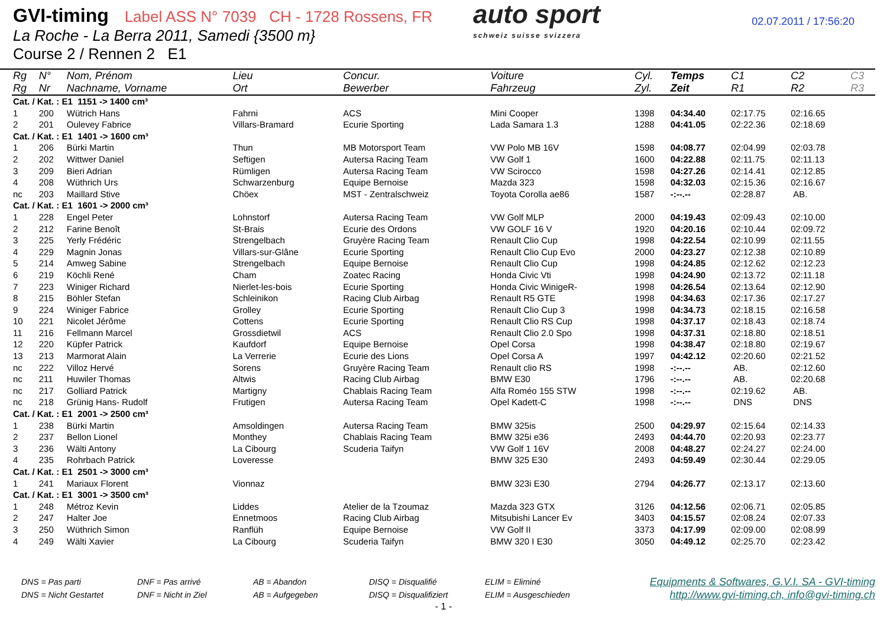GVI-timing Label ASS N° 7039 CH - 1728 Rossens, FR
La Roche - La Berra 2011, Samedi {3500 m}
Course 2 / Rennen 2 E1
auto sport
schweiz suisse svizzera
02.07.2011 / 17:56:20
| Rg | N° | Nom, Prénom | Lieu | Concur. | Voiture | Cyl. | Temps | C1 | C2 | C3 |
| --- | --- | --- | --- | --- | --- | --- | --- | --- | --- | --- |
| Rg | Nr | Nachname, Vorname | Ort | Bewerber | Fahrzeug | Zyl. | Zeit | R1 | R2 | R3 |
| Cat. / Kat. : E1 1151 -> 1400 cm³ | | | | | | | | | | |
| 1 | 200 | Wütrich Hans | Fahrni | ACS | Mini Cooper | 1398 | 04:34.40 | 02:17.75 | 02:16.65 | |
| 2 | 201 | Oulevey Fabrice | Villars-Bramard | Ecurie Sporting | Lada Samara 1.3 | 1288 | 04:41.05 | 02:22.36 | 02:18.69 | |
| Cat. / Kat. : E1 1401 -> 1600 cm³ | | | | | | | | | | |
| 1 | 206 | Bürki Martin | Thun | MB Motorsport Team | VW Polo MB 16V | 1598 | 04:08.77 | 02:04.99 | 02:03.78 | |
| 2 | 202 | Wittwer Daniel | Seftigen | Autersa Racing Team | VW Golf 1 | 1600 | 04:22.88 | 02:11.75 | 02:11.13 | |
| 3 | 209 | Bieri Adrian | Rümligen | Autersa Racing Team | VW Scirocco | 1598 | 04:27.26 | 02:14.41 | 02:12.85 | |
| 4 | 208 | Wüthrich Urs | Schwarzenburg | Equipe Bernoise | Mazda 323 | 1598 | 04:32.03 | 02:15.36 | 02:16.67 | |
| nc | 203 | Maillard Stive | Chöex | MST - Zentralschweiz | Toyota Corolla ae86 | 1587 | -:--.-- | 02:28.87 | AB. | |
| Cat. / Kat. : E1 1601 -> 2000 cm³ | | | | | | | | | | |
| 1 | 228 | Engel Peter | Lohnstorf | Autersa Racing Team | VW Golf MLP | 2000 | 04:19.43 | 02:09.43 | 02:10.00 | |
| 2 | 212 | Farine Benoît | St-Brais | Ecurie des Ordons | VW GOLF 16 V | 1920 | 04:20.16 | 02:10.44 | 02:09.72 | |
| 3 | 225 | Yerly Frédéric | Strengelbach | Gruyère Racing Team | Renault Clio Cup | 1998 | 04:22.54 | 02:10.99 | 02:11.55 | |
| 4 | 229 | Magnin Jonas | Villars-sur-Glâne | Ecurie Sporting | Renault Clio Cup Evo | 2000 | 04:23.27 | 02:12.38 | 02:10.89 | |
| 5 | 214 | Amweg Sabine | Strengelbach | Equipe Bernoise | Renault Clio Cup | 1998 | 04:24.85 | 02:12.62 | 02:12.23 | |
| 6 | 219 | Köchli René | Cham | Zoatec Racing | Honda Civic Vti | 1998 | 04:24.90 | 02:13.72 | 02:11.18 | |
| 7 | 223 | Winiger Richard | Nierlet-les-bois | Ecurie Sporting | Honda Civic WinigeR- | 1998 | 04:26.54 | 02:13.64 | 02:12.90 | |
| 8 | 215 | Böhler Stefan | Schleinikon | Racing Club Airbag | Renault R5 GTE | 1998 | 04:34.63 | 02:17.36 | 02:17.27 | |
| 9 | 224 | Winiger Fabrice | Grolley | Ecurie Sporting | Renault Clio Cup 3 | 1998 | 04:34.73 | 02:18.15 | 02:16.58 | |
| 10 | 221 | Nicolet Jérôme | Cottens | Ecurie Sporting | Renault Clio RS Cup | 1998 | 04:37.17 | 02:18.43 | 02:18.74 | |
| 11 | 216 | Fellmann Marcel | Grossdietwil | ACS | Renault Clio 2.0 Spo | 1998 | 04:37.31 | 02:18.80 | 02:18.51 | |
| 12 | 220 | Küpfer Patrick | Kaufdorf | Equipe Bernoise | Opel Corsa | 1998 | 04:38.47 | 02:18.80 | 02:19.67 | |
| 13 | 213 | Marmorat Alain | La Verrerie | Ecurie des Lions | Opel Corsa A | 1997 | 04:42.12 | 02:20.60 | 02:21.52 | |
| nc | 222 | Villoz Hervé | Sorens | Gruyère Racing Team | Renault clio RS | 1998 | -:--.-- | AB. | 02:12.60 | |
| nc | 211 | Huwiler Thomas | Altwis | Racing Club Airbag | BMW E30 | 1796 | -:--.-- | AB. | 02:20.68 | |
| nc | 217 | Golliard Patrick | Martigny | Chablais Racing Team | Alfa Roméo 155 STW | 1998 | -:--.-- | 02:19.62 | AB. | |
| nc | 218 | Grünig Hans- Rudolf | Frutigen | Autersa Racing Team | Opel Kadett-C | 1998 | -:--.-- | DNS | DNS | |
| Cat. / Kat. : E1 2001 -> 2500 cm³ | | | | | | | | | | |
| 1 | 238 | Bürki Martin | Amsoldingen | Autersa Racing Team | BMW 325is | 2500 | 04:29.97 | 02:15.64 | 02:14.33 | |
| 2 | 237 | Bellon Lionel | Monthey | Chablais Racing Team | BMW 325i e36 | 2493 | 04:44.70 | 02:20.93 | 02:23.77 | |
| 3 | 236 | Wälti Antony | La Cibourg | Scuderia Taifyn | VW Golf 1 16V | 2008 | 04:48.27 | 02:24.27 | 02:24.00 | |
| 4 | 235 | Rohrbach Patrick | Loveresse | | BMW 325 E30 | 2493 | 04:59.49 | 02:30.44 | 02:29.05 | |
| Cat. / Kat. : E1 2501 -> 3000 cm³ | | | | | | | | | | |
| 1 | 241 | Mariaux Florent | Vionnaz | | BMW 323i E30 | 2794 | 04:26.77 | 02:13.17 | 02:13.60 | |
| Cat. / Kat. : E1 3001 -> 3500 cm³ | | | | | | | | | | |
| 1 | 248 | Métroz Kevin | Liddes | Atelier de la Tzoumaz | Mazda 323 GTX | 3126 | 04:12.56 | 02:06.71 | 02:05.85 | |
| 2 | 247 | Halter Joe | Ennetmoos | Racing Club Airbag | Mitsubishi Lancer Ev | 3403 | 04:15.57 | 02:08.24 | 02:07.33 | |
| 3 | 250 | Wüthrich Simon | Ranflüh | Equipe Bernoise | VW Golf II | 3373 | 04:17.99 | 02:09.00 | 02:08.99 | |
| 4 | 249 | Wälti Xavier | La Cibourg | Scuderia Taifyn | BMW 320 I E30 | 3050 | 04:49.12 | 02:25.70 | 02:23.42 | |
DNS = Pas parti
DNS = Nicht Gestartet
DNF = Pas arrivé
DNF = Nicht in Ziel
AB = Abandon
AB = Aufgegeben
DISQ = Disqualifié
DISQ = Disqualifiziert
ELIM = Eliminé
ELIM = Ausgeschieden
Equipments & Softwares, G.V.I. SA - GVI-timing
http://www.gvi-timing.ch, info@gvi-timing.ch
- 1 -